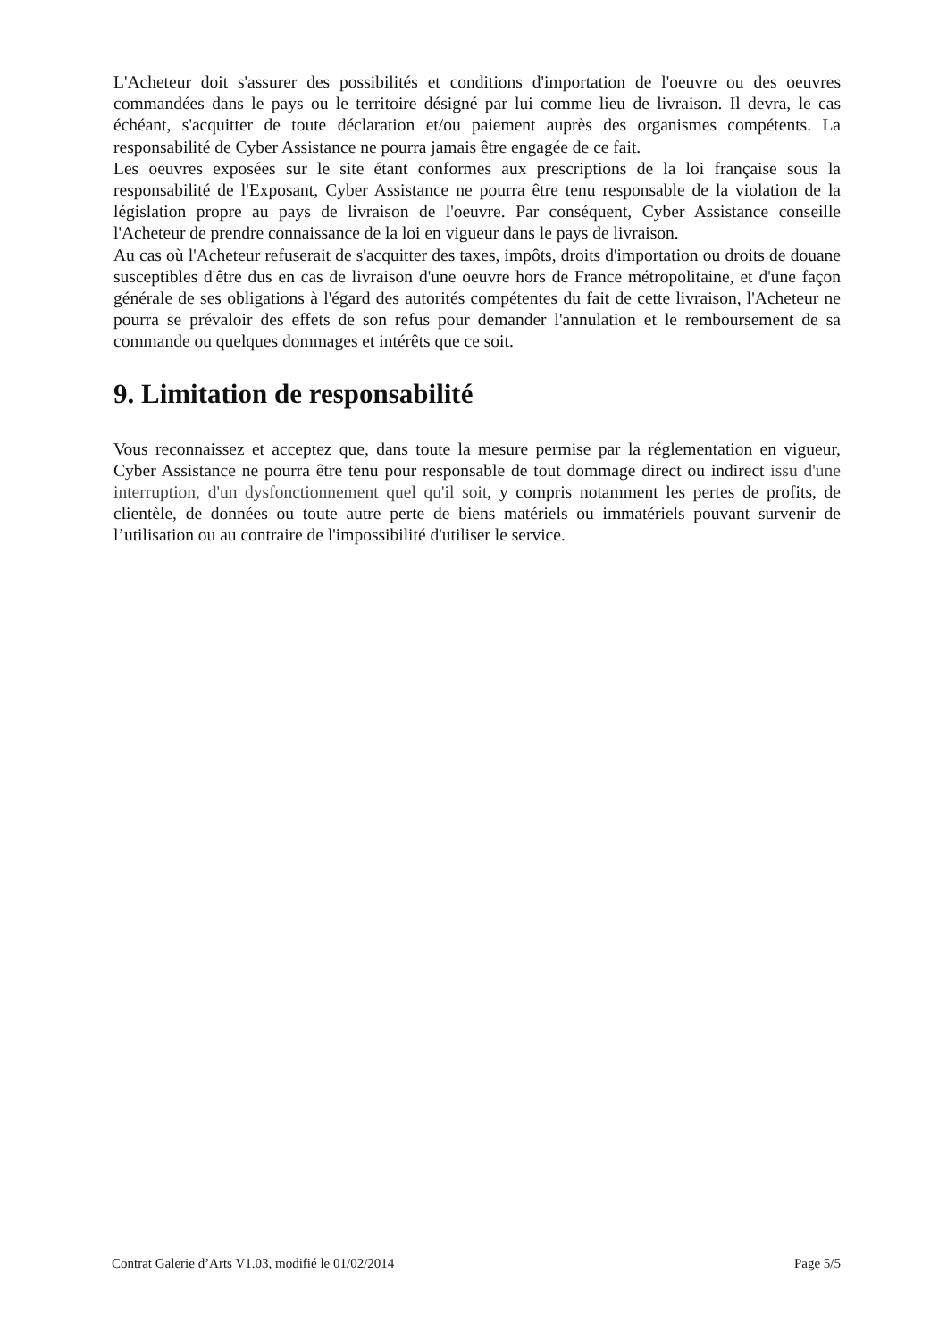L'Acheteur doit s'assurer des possibilités et conditions d'importation de l'oeuvre ou des oeuvres commandées dans le pays ou le territoire désigné par lui comme lieu de livraison. Il devra, le cas échéant, s'acquitter de toute déclaration et/ou paiement auprès des organismes compétents. La responsabilité de Cyber Assistance ne pourra jamais être engagée de ce fait.
Les oeuvres exposées sur le site étant conformes aux prescriptions de la loi française sous la responsabilité de l'Exposant, Cyber Assistance ne pourra être tenu responsable de la violation de la législation propre au pays de livraison de l'oeuvre. Par conséquent, Cyber Assistance conseille l'Acheteur de prendre connaissance de la loi en vigueur dans le pays de livraison.
Au cas où l'Acheteur refuserait de s'acquitter des taxes, impôts, droits d'importation ou droits de douane susceptibles d'être dus en cas de livraison d'une oeuvre hors de France métropolitaine, et d'une façon générale de ses obligations à l'égard des autorités compétentes du fait de cette livraison, l'Acheteur ne pourra se prévaloir des effets de son refus pour demander l'annulation et le remboursement de sa commande ou quelques dommages et intérêts que ce soit.
9. Limitation de responsabilité
Vous reconnaissez et acceptez que, dans toute la mesure permise par la réglementation en vigueur, Cyber Assistance ne pourra être tenu pour responsable de tout dommage direct ou indirect issu d'une interruption, d'un dysfonctionnement quel qu'il soit, y compris notamment les pertes de profits, de clientèle, de données ou toute autre perte de biens matériels ou immatériels pouvant survenir de l’utilisation ou au contraire de l'impossibilité d'utiliser le service.
Contrat Galerie d’Arts V1.03, modifié le 01/02/2014 Page 5/5